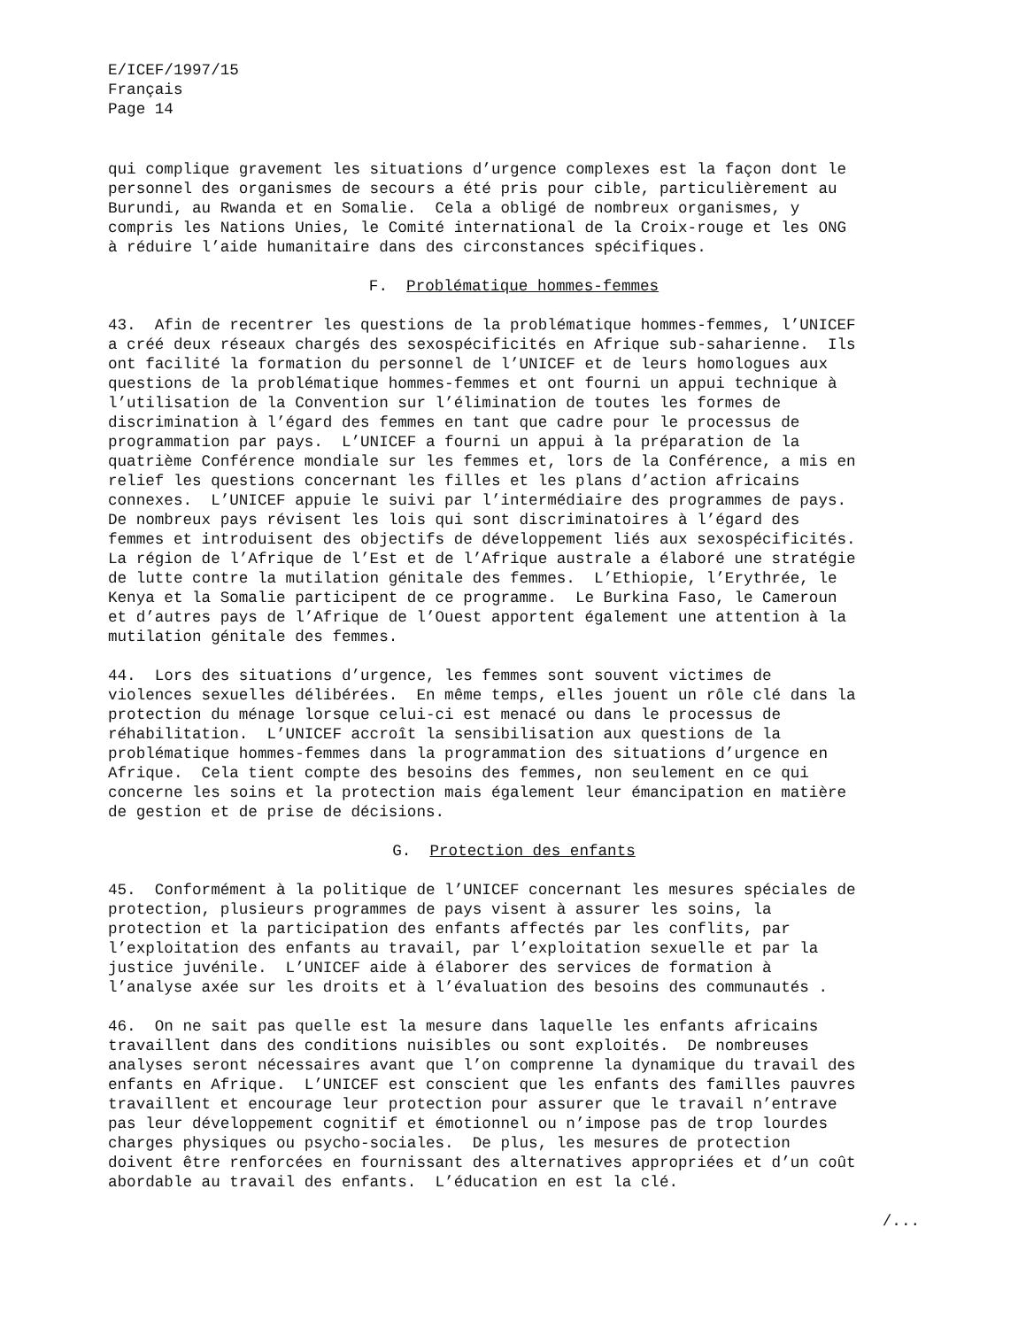E/ICEF/1997/15 Français Page 14
qui complique gravement les situations d’urgence complexes est la façon dont le personnel des organismes de secours a été pris pour cible, particulièrement au Burundi, au Rwanda et en Somalie. Cela a obligé de nombreux organismes, y compris les Nations Unies, le Comité international de la Croix-rouge et les ONG à réduire l’aide humanitaire dans des circonstances spécifiques.
F. Problématique hommes-femmes
43. Afin de recentrer les questions de la problématique hommes-femmes, l’UNICEF a créé deux réseaux chargés des sexospécificités en Afrique sub-saharienne. Ils ont facilité la formation du personnel de l’UNICEF et de leurs homologues aux questions de la problématique hommes-femmes et ont fourni un appui technique à l’utilisation de la Convention sur l’élimination de toutes les formes de discrimination à l’égard des femmes en tant que cadre pour le processus de programmation par pays. L’UNICEF a fourni un appui à la préparation de la quatrième Conférence mondiale sur les femmes et, lors de la Conférence, a mis en relief les questions concernant les filles et les plans d’action africains connexes. L’UNICEF appuie le suivi par l’intermédiaire des programmes de pays. De nombreux pays révisent les lois qui sont discriminatoires à l’égard des femmes et introduisent des objectifs de développement liés aux sexospécificités. La région de l’Afrique de l’Est et de l’Afrique australe a élaboré une stratégie de lutte contre la mutilation génitale des femmes. L’Ethiopie, l’Erythrée, le Kenya et la Somalie participent de ce programme. Le Burkina Faso, le Cameroun et d’autres pays de l’Afrique de l’Ouest apportent également une attention à la mutilation génitale des femmes.
44. Lors des situations d’urgence, les femmes sont souvent victimes de violences sexuelles délibérées. En même temps, elles jouent un rôle clé dans la protection du ménage lorsque celui-ci est menacé ou dans le processus de réhabilitation. L’UNICEF accroît la sensibilisation aux questions de la problématique hommes-femmes dans la programmation des situations d’urgence en Afrique. Cela tient compte des besoins des femmes, non seulement en ce qui concerne les soins et la protection mais également leur émancipation en matière de gestion et de prise de décisions.
G. Protection des enfants
45. Conformément à la politique de l’UNICEF concernant les mesures spéciales de protection, plusieurs programmes de pays visent à assurer les soins, la protection et la participation des enfants affectés par les conflits, par l’exploitation des enfants au travail, par l’exploitation sexuelle et par la justice juvénile. L’UNICEF aide à élaborer des services de formation à l’analyse axée sur les droits et à l’évaluation des besoins des communautés .
46. On ne sait pas quelle est la mesure dans laquelle les enfants africains travaillent dans des conditions nuisibles ou sont exploités. De nombreuses analyses seront nécessaires avant que l’on comprenne la dynamique du travail des enfants en Afrique. L’UNICEF est conscient que les enfants des familles pauvres travaillent et encourage leur protection pour assurer que le travail n’entrave pas leur développement cognitif et émotionnel ou n’impose pas de trop lourdes charges physiques ou psycho-sociales. De plus, les mesures de protection doivent être renforcées en fournissant des alternatives appropriées et d’un coût abordable au travail des enfants. L’éducation en est la clé.
/...